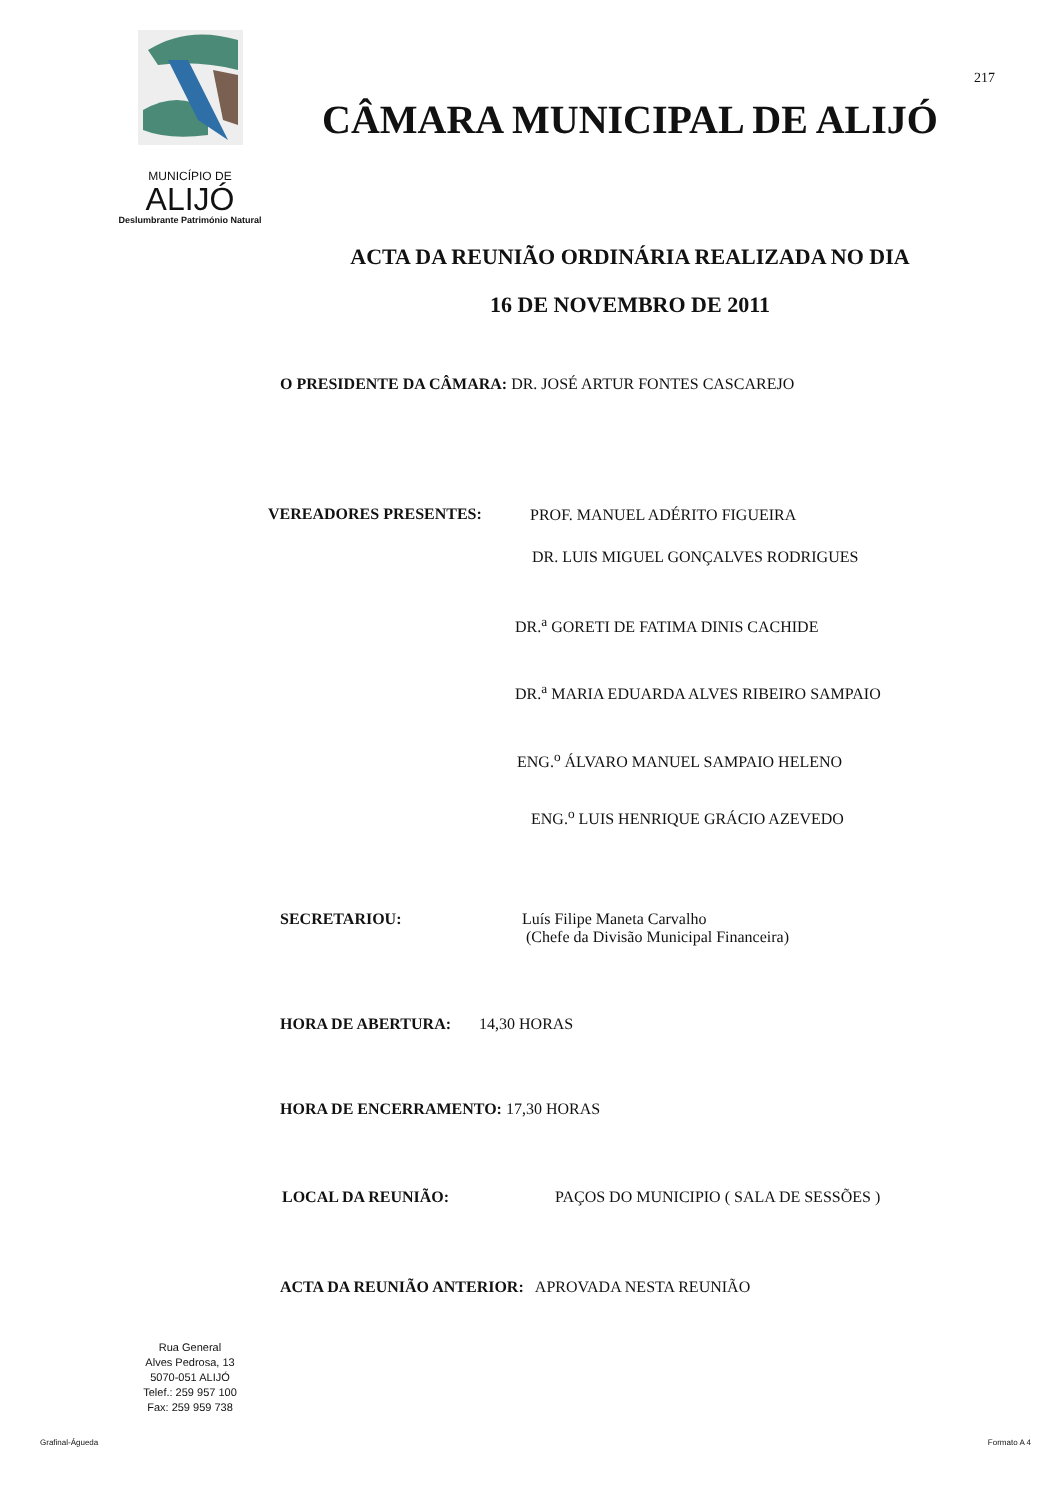MUNICÍPIO DE
ALIJÓ
Deslumbrante Património Natural
217
CÂMARA MUNICIPAL DE ALIJÓ
ACTA DA REUNIÃO ORDINÁRIA REALIZADA NO DIA
16 DE NOVEMBRO DE 2011
O PRESIDENTE DA CÂMARA: DR. JOSÉ ARTUR FONTES CASCAREJO
VEREADORES PRESENTES:
PROF. MANUEL ADÉRITO FIGUEIRA
DR. LUIS MIGUEL GONÇALVES RODRIGUES
DR.<sup>a</sup> GORETI DE FATIMA DINIS CACHIDE
DR.<sup>a</sup> MARIA EDUARDA ALVES RIBEIRO SAMPAIO
ENG.<sup>o</sup> ÁLVARO MANUEL SAMPAIO HELENO
ENG.<sup>o</sup> LUIS HENRIQUE GRÁCIO AZEVEDO
SECRETARIOU:
Luís Filipe Maneta Carvalho
(Chefe da Divisão Municipal Financeira)
HORA DE ABERTURA: 14,30 HORAS
HORA DE ENCERRAMENTO: 17,30 HORAS
LOCAL DA REUNIÃO:
PAÇOS DO MUNICIPIO ( SALA DE SESSÕES )
ACTA DA REUNIÃO ANTERIOR: APROVADA NESTA REUNIÃO
Rua General
Alves Pedrosa, 13
5070-051 ALIJÓ
Telef.: 259 957 100
Fax: 259 959 738
Grafinal-Águeda Formato A 4